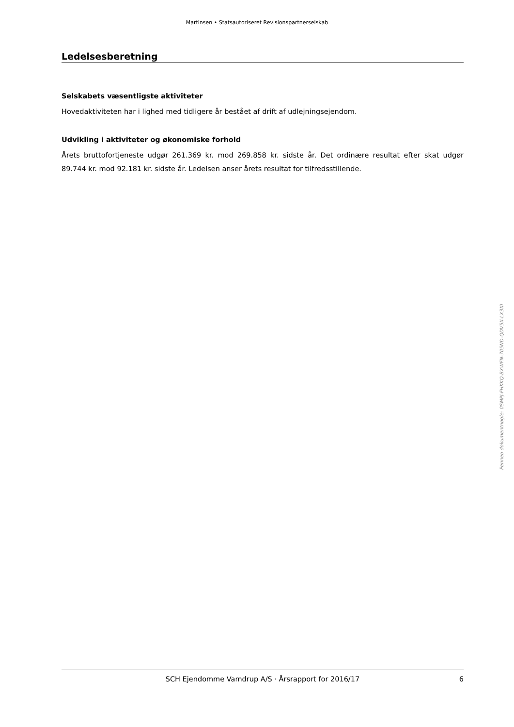Martinsen • Statsautoriseret Revisionspartnerselskab
Ledelsesberetning
Selskabets væsentligste aktiviteter
Hovedaktiviteten har i lighed med tidligere år bestået af drift af udlejningsejendom.
Udvikling i aktiviteter og økonomiske forhold
Årets bruttofortjeneste udgør 261.369 kr. mod 269.858 kr. sidste år. Det ordinære resultat efter skat udgør 89.744 kr. mod 92.181 kr. sidste år. Ledelsen anser årets resultat for tilfredsstillende.
Penneo dokumentnøgle: 0SMPJ-FHKKQ-BXWFN-705ND-QDV5X-LX3XI
SCH Ejendomme Vamdrup A/S · Årsrapport for 2016/17 6